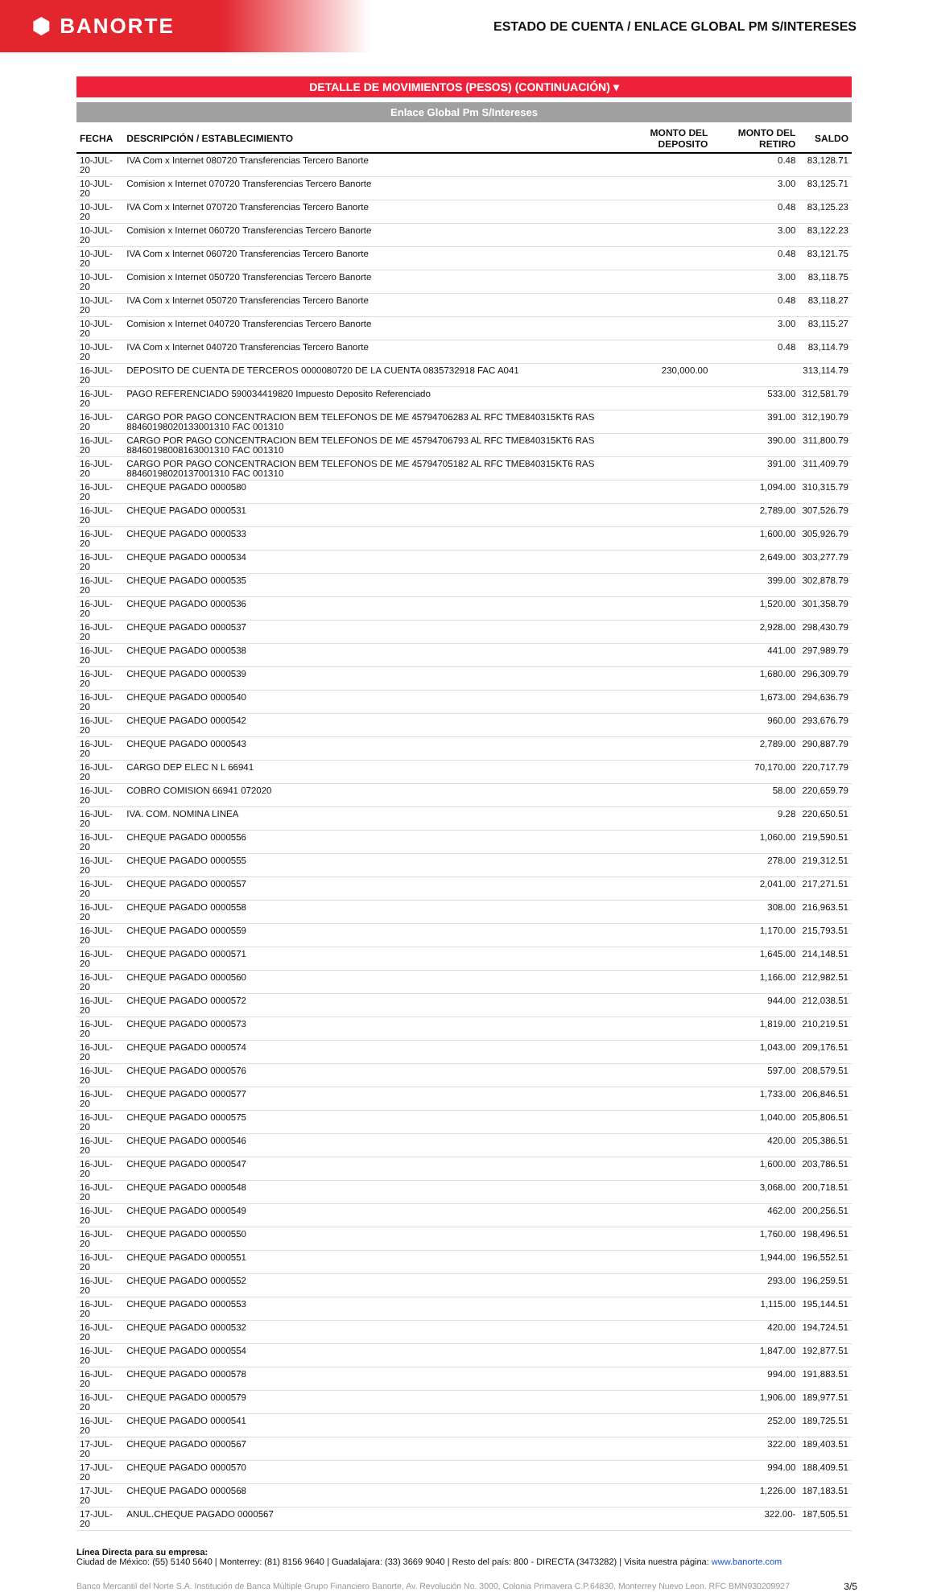⬢ BANORTE
ESTADO DE CUENTA / ENLACE GLOBAL PM S/INTERESES
DETALLE DE MOVIMIENTOS (PESOS) (CONTINUACIÓN) ▾
Enlace Global Pm S/Intereses
| FECHA | DESCRIPCIÓN / ESTABLECIMIENTO | MONTO DEL DEPOSITO | MONTO DEL RETIRO | SALDO |
| --- | --- | --- | --- | --- |
| 10-JUL-20 | IVA Com x Internet 080720 Transferencias Tercero Banorte | | 0.48 | 83,128.71 |
| 10-JUL-20 | Comision x Internet 070720 Transferencias Tercero Banorte | | 3.00 | 83,125.71 |
| 10-JUL-20 | IVA Com x Internet 070720 Transferencias Tercero Banorte | | 0.48 | 83,125.23 |
| 10-JUL-20 | Comision x Internet 060720 Transferencias Tercero Banorte | | 3.00 | 83,122.23 |
| 10-JUL-20 | IVA Com x Internet 060720 Transferencias Tercero Banorte | | 0.48 | 83,121.75 |
| 10-JUL-20 | Comision x Internet 050720 Transferencias Tercero Banorte | | 3.00 | 83,118.75 |
| 10-JUL-20 | IVA Com x Internet 050720 Transferencias Tercero Banorte | | 0.48 | 83,118.27 |
| 10-JUL-20 | Comision x Internet 040720 Transferencias Tercero Banorte | | 3.00 | 83,115.27 |
| 10-JUL-20 | IVA Com x Internet 040720 Transferencias Tercero Banorte | | 0.48 | 83,114.79 |
| 16-JUL-20 | DEPOSITO DE CUENTA DE TERCEROS 0000080720 DE LA CUENTA 0835732918 FAC A041 | 230,000.00 | | 313,114.79 |
| 16-JUL-20 | PAGO REFERENCIADO 590034419820 Impuesto Deposito Referenciado | | 533.00 | 312,581.79 |
| 16-JUL-20 | CARGO POR PAGO CONCENTRACION BEM TELEFONOS DE ME 45794706283 AL RFC TME840315KT6 RAS 88460198020133001310 FAC 001310 | | 391.00 | 312,190.79 |
| 16-JUL-20 | CARGO POR PAGO CONCENTRACION BEM TELEFONOS DE ME 45794706793 AL RFC TME840315KT6 RAS 88460198008163001310 FAC 001310 | | 390.00 | 311,800.79 |
| 16-JUL-20 | CARGO POR PAGO CONCENTRACION BEM TELEFONOS DE ME 45794705182 AL RFC TME840315KT6 RAS 88460198020137001310 FAC 001310 | | 391.00 | 311,409.79 |
| 16-JUL-20 | CHEQUE PAGADO 0000580 | | 1,094.00 | 310,315.79 |
| 16-JUL-20 | CHEQUE PAGADO 0000531 | | 2,789.00 | 307,526.79 |
| 16-JUL-20 | CHEQUE PAGADO 0000533 | | 1,600.00 | 305,926.79 |
| 16-JUL-20 | CHEQUE PAGADO 0000534 | | 2,649.00 | 303,277.79 |
| 16-JUL-20 | CHEQUE PAGADO 0000535 | | 399.00 | 302,878.79 |
| 16-JUL-20 | CHEQUE PAGADO 0000536 | | 1,520.00 | 301,358.79 |
| 16-JUL-20 | CHEQUE PAGADO 0000537 | | 2,928.00 | 298,430.79 |
| 16-JUL-20 | CHEQUE PAGADO 0000538 | | 441.00 | 297,989.79 |
| 16-JUL-20 | CHEQUE PAGADO 0000539 | | 1,680.00 | 296,309.79 |
| 16-JUL-20 | CHEQUE PAGADO 0000540 | | 1,673.00 | 294,636.79 |
| 16-JUL-20 | CHEQUE PAGADO 0000542 | | 960.00 | 293,676.79 |
| 16-JUL-20 | CHEQUE PAGADO 0000543 | | 2,789.00 | 290,887.79 |
| 16-JUL-20 | CARGO DEP ELEC N L 66941 | | 70,170.00 | 220,717.79 |
| 16-JUL-20 | COBRO COMISION 66941 072020 | | 58.00 | 220,659.79 |
| 16-JUL-20 | IVA. COM. NOMINA LINEA | | 9.28 | 220,650.51 |
| 16-JUL-20 | CHEQUE PAGADO 0000556 | | 1,060.00 | 219,590.51 |
| 16-JUL-20 | CHEQUE PAGADO 0000555 | | 278.00 | 219,312.51 |
| 16-JUL-20 | CHEQUE PAGADO 0000557 | | 2,041.00 | 217,271.51 |
| 16-JUL-20 | CHEQUE PAGADO 0000558 | | 308.00 | 216,963.51 |
| 16-JUL-20 | CHEQUE PAGADO 0000559 | | 1,170.00 | 215,793.51 |
| 16-JUL-20 | CHEQUE PAGADO 0000571 | | 1,645.00 | 214,148.51 |
| 16-JUL-20 | CHEQUE PAGADO 0000560 | | 1,166.00 | 212,982.51 |
| 16-JUL-20 | CHEQUE PAGADO 0000572 | | 944.00 | 212,038.51 |
| 16-JUL-20 | CHEQUE PAGADO 0000573 | | 1,819.00 | 210,219.51 |
| 16-JUL-20 | CHEQUE PAGADO 0000574 | | 1,043.00 | 209,176.51 |
| 16-JUL-20 | CHEQUE PAGADO 0000576 | | 597.00 | 208,579.51 |
| 16-JUL-20 | CHEQUE PAGADO 0000577 | | 1,733.00 | 206,846.51 |
| 16-JUL-20 | CHEQUE PAGADO 0000575 | | 1,040.00 | 205,806.51 |
| 16-JUL-20 | CHEQUE PAGADO 0000546 | | 420.00 | 205,386.51 |
| 16-JUL-20 | CHEQUE PAGADO 0000547 | | 1,600.00 | 203,786.51 |
| 16-JUL-20 | CHEQUE PAGADO 0000548 | | 3,068.00 | 200,718.51 |
| 16-JUL-20 | CHEQUE PAGADO 0000549 | | 462.00 | 200,256.51 |
| 16-JUL-20 | CHEQUE PAGADO 0000550 | | 1,760.00 | 198,496.51 |
| 16-JUL-20 | CHEQUE PAGADO 0000551 | | 1,944.00 | 196,552.51 |
| 16-JUL-20 | CHEQUE PAGADO 0000552 | | 293.00 | 196,259.51 |
| 16-JUL-20 | CHEQUE PAGADO 0000553 | | 1,115.00 | 195,144.51 |
| 16-JUL-20 | CHEQUE PAGADO 0000532 | | 420.00 | 194,724.51 |
| 16-JUL-20 | CHEQUE PAGADO 0000554 | | 1,847.00 | 192,877.51 |
| 16-JUL-20 | CHEQUE PAGADO 0000578 | | 994.00 | 191,883.51 |
| 16-JUL-20 | CHEQUE PAGADO 0000579 | | 1,906.00 | 189,977.51 |
| 16-JUL-20 | CHEQUE PAGADO 0000541 | | 252.00 | 189,725.51 |
| 17-JUL-20 | CHEQUE PAGADO 0000567 | | 322.00 | 189,403.51 |
| 17-JUL-20 | CHEQUE PAGADO 0000570 | | 994.00 | 188,409.51 |
| 17-JUL-20 | CHEQUE PAGADO 0000568 | | 1,226.00 | 187,183.51 |
| 17-JUL-20 | ANUL.CHEQUE PAGADO 0000567 | | 322.00- | 187,505.51 |
Línea Directa para su empresa:
Ciudad de México: (55) 5140 5640 | Monterrey: (81) 8156 9640 | Guadalajara: (33) 3669 9040 | Resto del país: 800 - DIRECTA (3473282) | Visita nuestra página: www.banorte.com
Banco Mercantil del Norte S.A. Institución de Banca Múltiple Grupo Financiero Banorte, Av. Revolución No. 3000, Colonia Primavera C.P.64830, Monterrey Nuevo Leon. RFC BMN930209927
3/5